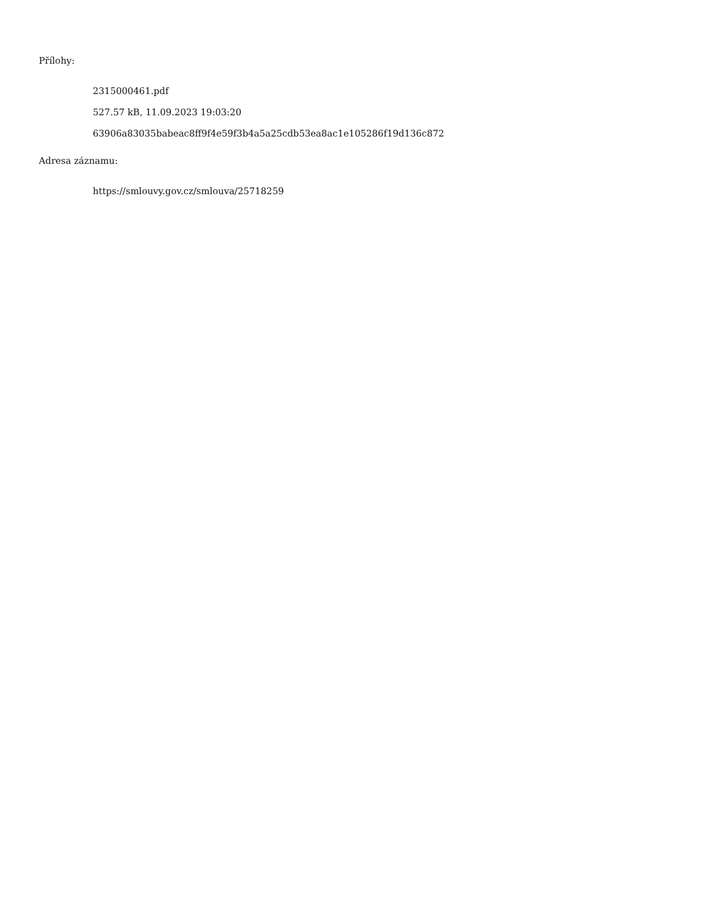Přílohy:
2315000461.pdf
527.57 kB, 11.09.2023 19:03:20
63906a83035babeac8ff9f4e59f3b4a5a25cdb53ea8ac1e105286f19d136c872
Adresa záznamu:
https://smlouvy.gov.cz/smlouva/25718259